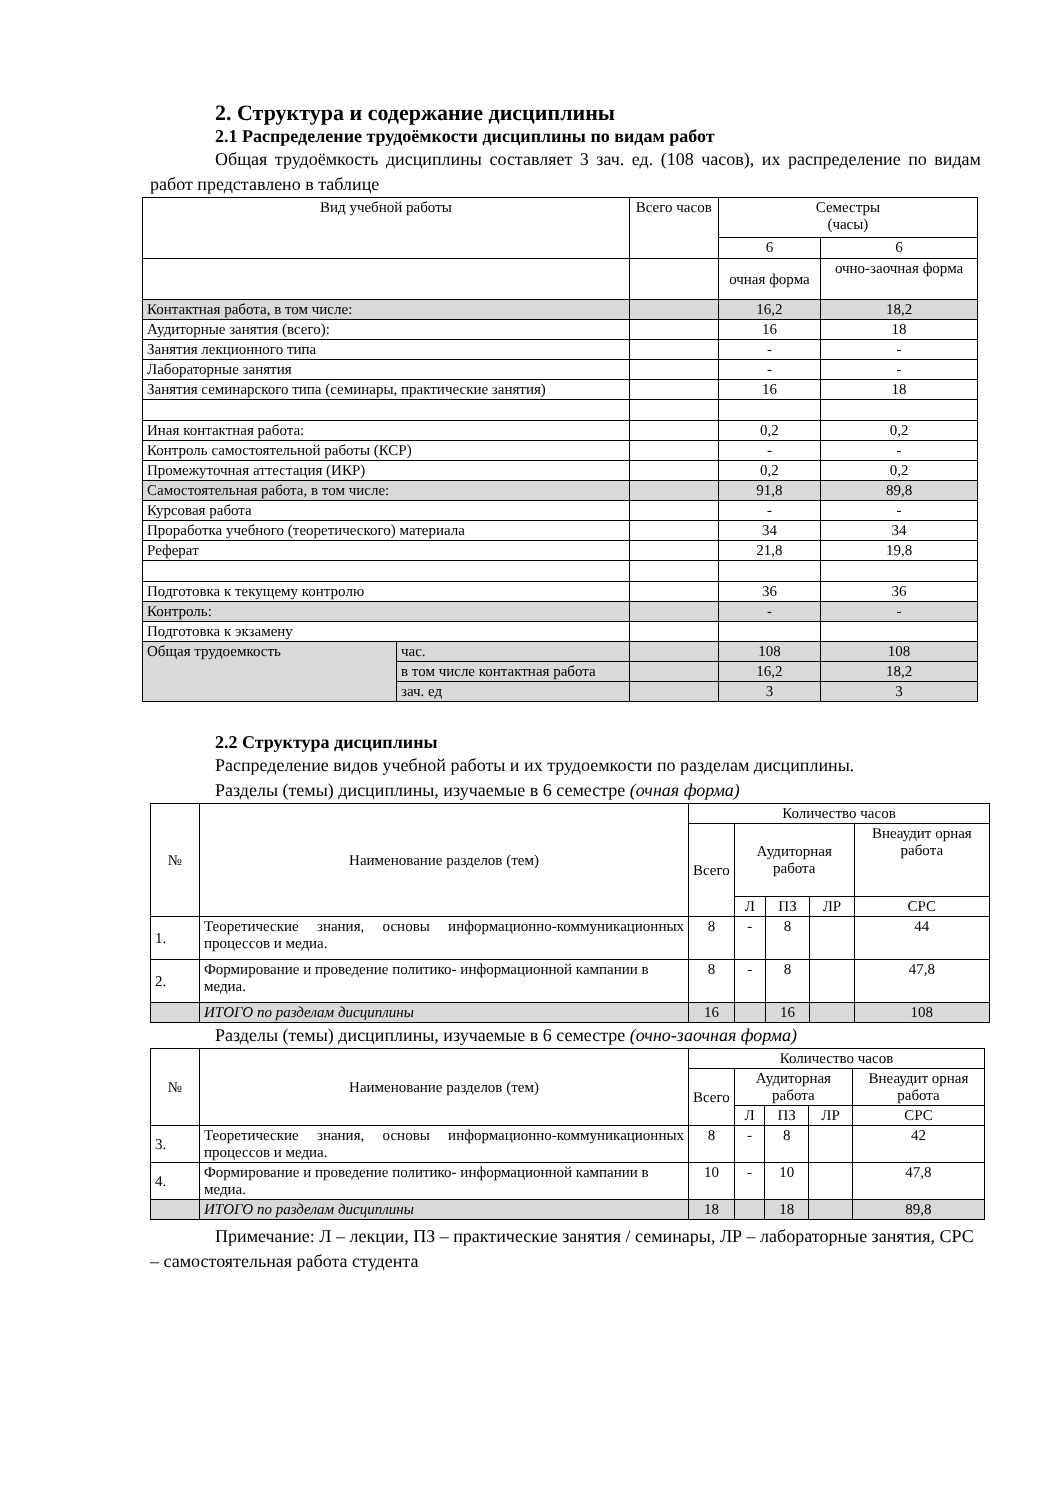2. Структура и содержание дисциплины
2.1 Распределение трудоёмкости дисциплины по видам работ
Общая трудоёмкость дисциплины составляет 3 зач. ед. (108 часов), их распределение по видам работ представлено в таблице
| Вид учебной работы | | Всего часов | Семестры (часы) | |
| --- | --- | --- | --- | --- |
| | | | 6 | 6 |
| | | | очная форма | очно-заочная форма |
| Контактная работа, в том числе: | | | 16,2 | 18,2 |
| Аудиторные занятия (всего): | | | 16 | 18 |
| Занятия лекционного типа | | | - | - |
| Лабораторные занятия | | | - | - |
| Занятия семинарского типа (семинары, практические занятия) | | | 16 | 18 |
| Иная контактная работа: | | | 0,2 | 0,2 |
| Контроль самостоятельной работы (КСР) | | | - | - |
| Промежуточная аттестация (ИКР) | | | 0,2 | 0,2 |
| Самостоятельная работа, в том числе: | | | 91,8 | 89,8 |
| Курсовая работа | | | - | - |
| Проработка учебного (теоретического) материала | | | 34 | 34 |
| Реферат | | | 21,8 | 19,8 |
| Подготовка к текущему контролю | | | 36 | 36 |
| Контроль: | | | - | - |
| Подготовка к экзамену | | | | |
| Общая трудоемкость | час. | | 108 | 108 |
| | в том числе контактная работа | | 16,2 | 18,2 |
| | зач. ед | | 3 | 3 |
2.2 Структура дисциплины
Распределение видов учебной работы и их трудоемкости по разделам дисциплины.
Разделы (темы) дисциплины, изучаемые в 6 семестре (очная форма)
| № | Наименование разделов (тем) | Количество часов | | | | |
| --- | --- | --- | --- | --- | --- | --- |
| | | Всего | Аудиторная работа | | | Внеаудит орная работа |
| | | | Л | ПЗ | ЛР | СРС |
| 1. | Теоретические знания, основы информационно-коммуникационных процессов и медиа. | 8 | - | 8 | | 44 |
| 2. | Формирование и проведение политико- информационной кампании в медиа. | 8 | - | 8 | | 47,8 |
| | ИТОГО по разделам дисциплины | 16 | | 16 | | 108 |
Разделы (темы) дисциплины, изучаемые в 6 семестре (очно-заочная форма)
| № | Наименование разделов (тем) | Количество часов | | | | |
| --- | --- | --- | --- | --- | --- | --- |
| | | Всего | Аудиторная работа | | | Внеаудит орная работа |
| | | | Л | ПЗ | ЛР | СРС |
| 3. | Теоретические знания, основы информационно-коммуникационных процессов и медиа. | 8 | - | 8 | | 42 |
| 4. | Формирование и проведение политико- информационной кампании в медиа. | 10 | - | 10 | | 47,8 |
| | ИТОГО по разделам дисциплины | 18 | | 18 | | 89,8 |
Примечание: Л – лекции, ПЗ – практические занятия / семинары, ЛР – лабораторные занятия, СРС – самостоятельная работа студента